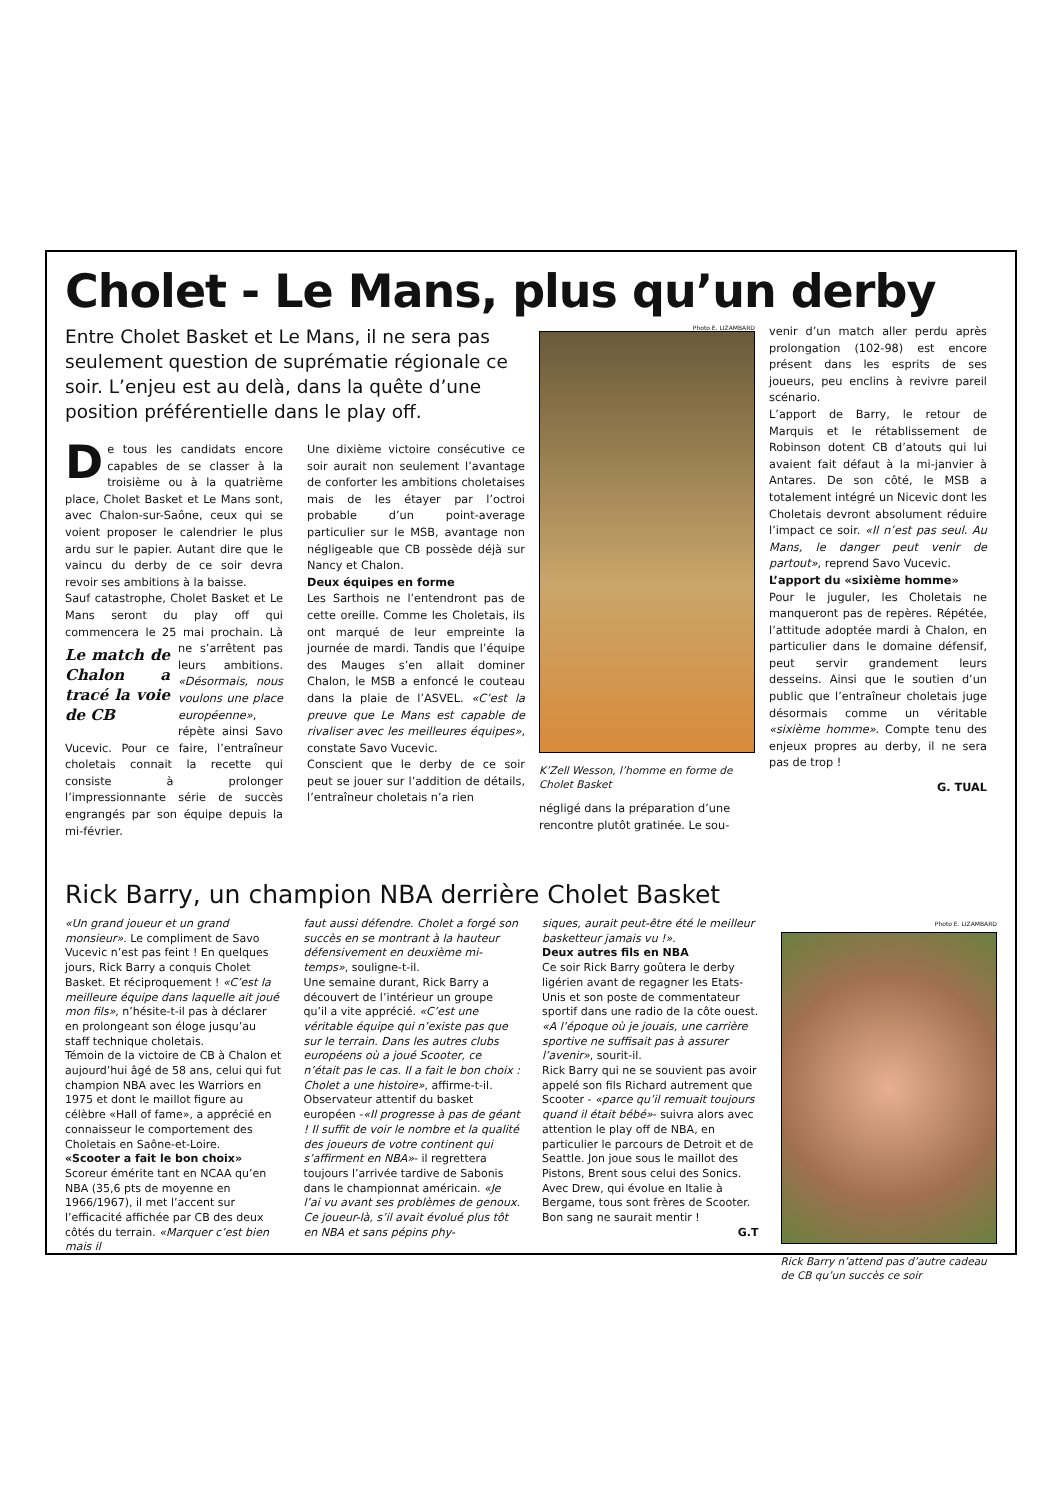Cholet - Le Mans, plus qu’un derby
Entre Cholet Basket et Le Mans, il ne sera pas seulement question de suprématie régionale ce soir. L’enjeu est au delà, dans la quête d’une position préférentielle dans le play off.
De tous les candidats encore capables de se classer à la troisième ou à la quatrième place, Cholet Basket et Le Mans sont, avec Chalon-sur-Saône, ceux qui se voient proposer le calendrier le plus ardu sur le papier. Autant dire que le vaincu du derby de ce soir devra revoir ses ambitions à la baisse.
Sauf catastrophe, Cholet Basket et Le Mans seront du play off qui commencera le 25 Le match de Chalon a tracé la voie de CB mai prochain. Là ne s’arrêtent pas leurs ambitions. «Désormais, nous voulons une place européenne», répète ainsi Savo Vucevic. Pour ce faire, l’entraîneur choletais connait la recette qui consiste à prolonger l’impressionnante série de succès engrangés par son équipe depuis la mi-février.
Une dixième victoire consécutive ce soir aurait non seulement l’avantage de conforter les ambitions choletaises mais de les étayer par l’octroi probable d’un point-average particulier sur le MSB, avantage non négligeable que CB possède déjà sur Nancy et Chalon.
Deux équipes en forme
Les Sarthois ne l’entendront pas de cette oreille. Comme les Choletais, ils ont marqué de leur empreinte la journée de mardi. Tandis que l’équipe des Mauges s’en allait dominer Chalon, le MSB a enfoncé le couteau dans la plaie de l’ASVEL. «C’est la preuve que Le Mans est capable de rivaliser avec les meilleures équipes», constate Savo Vucevic.
Conscient que le derby de ce soir peut se jouer sur l’addition de détails, l’entraîneur choletais n’a rien
Photo E. LIZAMBARD
K’Zell Wesson, l’homme en forme de Cholet Basket
négligé dans la préparation d’une rencontre plutôt gratinée. Le sou-
venir d’un match aller perdu après prolongation (102-98) est encore présent dans les esprits de ses joueurs, peu enclins à revivre pareil scénario.
L’apport de Barry, le retour de Marquis et le rétablissement de Robinson dotent CB d’atouts qui lui avaient fait défaut à la mi-janvier à Antares. De son côté, le MSB a totalement intégré un Nicevic dont les Choletais devront absolument réduire l’impact ce soir. «Il n’est pas seul. Au Mans, le danger peut venir de partout», reprend Savo Vucevic.
L’apport du «sixième homme»
Pour le juguler, les Choletais ne manqueront pas de repères. Répétée, l’attitude adoptée mardi à Chalon, en particulier dans le domaine défensif, peut servir grandement leurs desseins. Ainsi que le soutien d’un public que l’entraîneur choletais juge désormais comme un véritable «sixième homme». Compte tenu des enjeux propres au derby, il ne sera pas de trop !
G. TUAL
Rick Barry, un champion NBA derrière Cholet Basket
«Un grand joueur et un grand monsieur». Le compliment de Savo Vucevic n’est pas feint ! En quelques jours, Rick Barry a conquis Cholet Basket. Et réciproquement ! «C’est la meilleure équipe dans laquelle ait joué mon fils», n’hésite-t-il pas à déclarer en prolongeant son éloge jusqu’au staff technique choletais.
Témoin de la victoire de CB à Chalon et aujourd’hui âgé de 58 ans, celui qui fut champion NBA avec les Warriors en 1975 et dont le maillot figure au célèbre «Hall of fame», a apprécié en connaisseur le comportement des Choletais en Saône-et-Loire.
«Scooter a fait le bon choix»
Scoreur émérite tant en NCAA qu’en NBA (35,6 pts de moyenne en 1966/1967), il met l’accent sur l’efficacité affichée par CB des deux côtés du terrain. «Marquer c’est bien mais il
faut aussi défendre. Cholet a forgé son succès en se montrant à la hauteur défensivement en deuxième mi-temps», souligne-t-il.
Une semaine durant, Rick Barry a découvert de l’intérieur un groupe qu’il a vite apprécié. «C’est une véritable équipe qui n’existe pas que sur le terrain. Dans les autres clubs européens où a joué Scooter, ce n’était pas le cas. Il a fait le bon choix : Cholet a une histoire», affirme-t-il.
Observateur attentif du basket européen -«Il progresse à pas de géant ! Il suffit de voir le nombre et la qualité des joueurs de votre continent qui s’affirment en NBA»- il regrettera toujours l’arrivée tardive de Sabonis dans le championnat américain. «Je l’ai vu avant ses problèmes de genoux. Ce joueur-là, s’il avait évolué plus tôt en NBA et sans pépins phy-
siques, aurait peut-être été le meilleur basketteur jamais vu !».
Deux autres fils en NBA
Ce soir Rick Barry goûtera le derby ligérien avant de regagner les Etats-Unis et son poste de commentateur sportif dans une radio de la côte ouest. «A l’époque où je jouais, une carrière sportive ne suffisait pas à assurer l’avenir», sourit-il.
Rick Barry qui ne se souvient pas avoir appelé son fils Richard autrement que Scooter - «parce qu’il remuait toujours quand il était bébé»- suivra alors avec attention le play off de NBA, en particulier le parcours de Detroit et de Seattle. Jon joue sous le maillot des Pistons, Brent sous celui des Sonics. Avec Drew, qui évolue en Italie à Bergame, tous sont frères de Scooter. Bon sang ne saurait mentir !
G.T
Photo E. LIZAMBARD
Rick Barry n’attend pas d’autre cadeau de CB qu’un succès ce soir